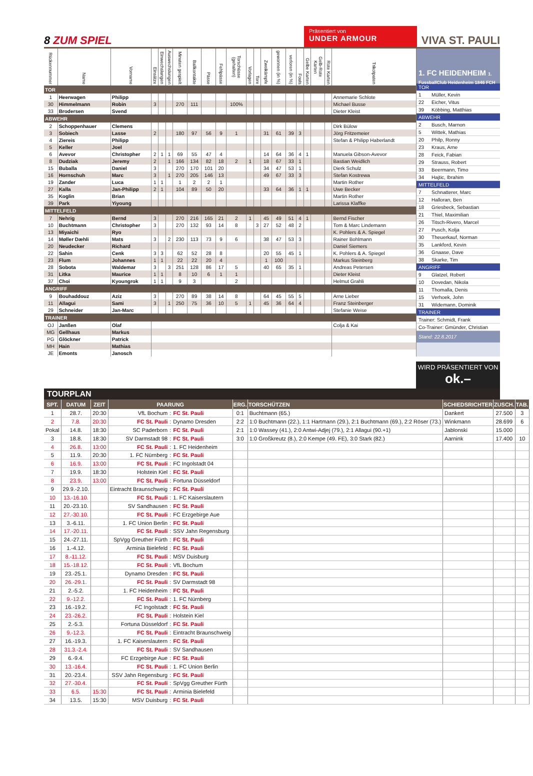8 ZUM SPIEL
Präsentiert von
UNDER ARMOUR
VIVA ST. PAULI
| Rückennummer | Name | Vorname | Einsätze | Einwechslungen | Auswechslungen | Minuten gespielt | Ballkontakte | Pässe | Fehlpässe | Torschüsse (gehalten) | Vorlagen | Tore | Zweikämpfe | gewonnen (in %) | verloren (in %) | Fouls | Gelbe Karten | Gelb-Rote Karten | Rote Karten | Trikotpaten |
| --- | --- | --- | --- | --- | --- | --- | --- | --- | --- | --- | --- | --- | --- | --- | --- | --- | --- | --- | --- | --- |
| TOR | | | | | | | | | | | | | | | | | | | | |
| 1 | Heerwagen | Philipp | | | | | | | | | | | | | | | | | | Annemarie Schlote |
| 30 | Himmelmann | Robin | 3 | | | 270 | 111 | | | 100% | | | | | | | | | | Michael Busse |
| 33 | Brodersen | Svend | | | | | | | | | | | | | | | | | | Dieter Kleist |
| ABWEHR | | | | | | | | | | | | | | | | | | | | |
| 2 | Schoppenhauer | Clemens | | | | | | | | | | | | | | | | | | Dirk Bülow |
| 3 | Sobiech | Lasse | 2 | | | 180 | 97 | 56 | 9 | 1 | | | 31 | 61 | 39 | 3 | | | | Jörg Fritzemeier |
| 4 | Ziereis | Philipp | | | | | | | | | | | | | | | | | | Stefan & Philipp Haberlandt |
| 5 | Keller | Joel | | | | | | | | | | | | | | | | | | |
| 6 | Avevor | Christopher | 2 | 1 | 1 | 69 | 55 | 47 | 4 | | | | 14 | 64 | 36 | 4 | 1 | | | Manuela Gibson-Avevor |
| 8 | Dudziak | Jeremy | 2 | | 1 | 166 | 134 | 82 | 18 | 2 | 1 | | 18 | 67 | 33 | 1 | | | | Bastian Weidlich |
| 15 | Buballa | Daniel | 3 | | | 270 | 170 | 101 | 20 | | | | 34 | 47 | 53 | 1 | | | | Dierk Schulz |
| 16 | Hornschuh | Marc | 3 | | 1 | 270 | 205 | 146 | 13 | | | | 49 | 67 | 33 | 3 | | | | Stefan Kostrewa |
| 19 | Zander | Luca | 1 | 1 | | 1 | 2 | 2 | 1 | | | | | | | | | | | Martin Rother |
| 27 | Kalla | Jan-Philipp | 2 | 1 | | 104 | 89 | 50 | 20 | | | | 33 | 64 | 36 | 1 | 1 | | | Uwe Becker |
| 35 | Koglin | Brian | | | | | | | | | | | | | | | | | | Martin Rother |
| 39 | Park | Yiyoung | | | | | | | | | | | | | | | | | | Larissa Klaffke |
| MITTELFELD | | | | | | | | | | | | | | | | | | | | |
| 7 | Nehrig | Bernd | 3 | | | 270 | 216 | 165 | 21 | 2 | 1 | | 45 | 49 | 51 | 4 | 1 | | | Bernd Fischer |
| 10 | Buchtmann | Christopher | 3 | | | 270 | 132 | 93 | 14 | 8 | | 3 | 27 | 52 | 48 | 2 | | | | Tom & Marc Lindemann |
| 13 | Miyaichi | Ryo | | | | | | | | | | | | | | | | | | K. Pohlers & A. Spiegel |
| 14 | Møller Dæhli | Mats | 3 | | 2 | 230 | 113 | 73 | 9 | 6 | | | 38 | 47 | 53 | 3 | | | | Rainer Bohlmann |
| 20 | Neudecker | Richard | | | | | | | | | | | | | | | | | | Daniel Siemers |
| 22 | Sahin | Cenk | 3 | 3 | | 62 | 52 | 28 | 8 | | | | 20 | 55 | 45 | 1 | | | | K. Pohlers & A. Spiegel |
| 23 | Flum | Johannes | 1 | 1 | | 22 | 22 | 20 | 4 | | | | 1 | 100 | | | | | | Markus Steinberg |
| 28 | Sobota | Waldemar | 3 | | 3 | 251 | 128 | 86 | 17 | 5 | | | 40 | 65 | 35 | 1 | | | | Andreas Petersen |
| 31 | Litka | Maurice | 1 | 1 | | 8 | 10 | 6 | 1 | 1 | | | | | | | | | | Dieter Kleist |
| 37 | Choi | Kyoungrok | 1 | 1 | | 9 | 3 | | | 2 | | | | | | | | | | Helmut Grahli |
| ANGRIFF | | | | | | | | | | | | | | | | | | | | |
| 9 | Bouhaddouz | Aziz | 3 | | | 270 | 89 | 38 | 14 | 8 | | | 64 | 45 | 55 | 5 | | | | Arne Lieber |
| 11 | Allagui | Sami | 3 | | 1 | 250 | 75 | 36 | 10 | 5 | 1 | | 45 | 36 | 64 | 4 | | | | Franz Steinberger |
| 29 | Schneider | Jan-Marc | | | | | | | | | | | | | | | | | | Stefanie Weise |
| TRAINER | | | | | | | | | | | | | | | | | | | | |
| OJ | Janßen | Olaf | | | | | | | | | | | | | | | | | | Colja & Kai |
| MG | Gellhaus | Markus | | | | | | | | | | | | | | | | | | |
| PG | Glöckner | Patrick | | | | | | | | | | | | | | | | | | |
| MH | Hain | Mathias | | | | | | | | | | | | | | | | | | |
| JE | Emonts | Janosch | | | | | | | | | | | | | | | | | | |
1. FC HEIDENHEIM 1. FussballClub Heidenheim 1846 FCH
| TOR | |
| 1 | Müller, Kevin |
| 22 | Eicher, Vitus |
| 39 | Köbbing, Matthias |
| ABWEHR | |
| 2 | Busch, Marnon |
| 5 | Wittek, Mathias |
| 20 | Philp, Ronny |
| 23 | Kraus, Arne |
| 28 | Feick, Fabian |
| 29 | Strauss, Robert |
| 33 | Beermann, Timo |
| 34 | Hajtic, Ibrahim |
| MITTELFELD | |
| 7 | Schnatterer, Marc |
| 12 | Halloran, Ben |
| 18 | Griesbeck, Sebastian |
| 21 | Thiel, Maximilian |
| 26 | Titsch-Rivero, Marcel |
| 27 | Pusch, Kolja |
| 30 | Theuerkauf, Norman |
| 35 | Lankford, Kevin |
| 36 | Gnaase, Dave |
| 38 | Skarke, Tim |
| ANGRIFF | |
| 9 | Glatzel, Robert |
| 10 | Dovedan, Nikola |
| 11 | Thomalla, Denis |
| 15 | Verhoek, John |
| 31 | Widemann, Dominik |
| TRAINER | |
| Trainer: Schmidt, Frank | |
| Co-Trainer: Gmünder, Christian | |
Stand: 22.8.2017
WIRD PRÄSENTIERT VON
ok.–
TOURPLAN
| SPT. | DATUM | ZEIT | PAARUNG | | | ERG. | TORSCHÜTZEN | SCHIEDSRICHTER | ZUSCH. | TAB. |
| --- | --- | --- | --- | --- | --- | --- | --- | --- | --- | --- |
| 1 | 28.7. | 20:30 | VfL Bochum | : | FC St. Pauli | 0:1 | Buchtmann (65.) | Dankert | 27.500 | 3 |
| 2 | 7.8. | 20:30 | FC St. Pauli | : | Dynamo Dresden | 2:2 | 1:0 Buchtmann (22.), 1:1 Hartmann (29.), 2:1 Buchtmann (69.), 2:2 Röser (73.) | Winkmann | 28.699 | 6 |
| Pokal | 14.8. | 18:30 | SC Paderborn | : | FC St. Pauli | 2:1 | 1:0 Wassey (41.), 2:0 Antwi-Adjej (79.), 2:1 Allagui (90.+1) | Jablonski | 15.000 | |
| 3 | 18.8. | 18:30 | SV Darmstadt 98 | : | FC St. Pauli | 3:0 | 1:0 Großkreutz (8.), 2:0 Kempe (49. FE), 3:0 Stark (82.) | Aarnink | 17.400 | 10 |
| 4 | 26.8. | 13:00 | FC St. Pauli | : | 1. FC Heidenheim | | | | | |
| 5 | 11.9. | 20:30 | 1. FC Nürnberg | : | FC St. Pauli | | | | | |
| 6 | 16.9. | 13:00 | FC St. Pauli | : | FC Ingolstadt 04 | | | | | |
| 7 | 19.9. | 18:30 | Holstein Kiel | : | FC St. Pauli | | | | | |
| 8 | 23.9. | 13:00 | FC St. Pauli | : | Fortuna Düsseldorf | | | | | |
| 9 | 29.9.-2.10. | | Eintracht Braunschweig | : | FC St. Pauli | | | | | |
| 10 | 13.-16.10. | | FC St. Pauli | : | 1. FC Kaiserslautern | | | | | |
| 11 | 20.-23.10. | | SV Sandhausen | : | FC St. Pauli | | | | | |
| 12 | 27.-30.10. | | FC St. Pauli | : | FC Erzgebirge Aue | | | | | |
| 13 | 3.-6.11. | | 1. FC Union Berlin | : | FC St. Pauli | | | | | |
| 14 | 17.-20.11. | | FC St. Pauli | : | SSV Jahn Regensburg | | | | | |
| 15 | 24.-27.11. | | SpVgg Greuther Fürth | : | FC St. Pauli | | | | | |
| 16 | 1.-4.12. | | Arminia Bielefeld | : | FC St. Pauli | | | | | |
| 17 | 8.-11.12. | | FC St. Pauli | : | MSV Duisburg | | | | | |
| 18 | 15.-18.12. | | FC St. Pauli | : | VfL Bochum | | | | | |
| 19 | 23.-25.1. | | Dynamo Dresden | : | FC St. Pauli | | | | | |
| 20 | 26.-29.1. | | FC St. Pauli | : | SV Darmstadt 98 | | | | | |
| 21 | 2.-5.2. | | 1. FC Heidenheim | : | FC St. Pauli | | | | | |
| 22 | 9.-12.2. | | FC St. Pauli | : | 1. FC Nürnberg | | | | | |
| 23 | 16.-19.2. | | FC Ingolstadt | : | FC St. Pauli | | | | | |
| 24 | 23.-26.2. | | FC St. Pauli | : | Holstein Kiel | | | | | |
| 25 | 2.-5.3. | | Fortuna Düsseldorf | : | FC St. Pauli | | | | | |
| 26 | 9.-12.3. | | FC St. Pauli | : | Eintracht Braunschweig | | | | | |
| 27 | 16.-19.3. | | 1. FC Kaiserslautern | : | FC St. Pauli | | | | | |
| 28 | 31.3.-2.4. | | FC St. Pauli | : | SV Sandhausen | | | | | |
| 29 | 6.-9.4. | | FC Erzgebirge Aue | : | FC St. Pauli | | | | | |
| 30 | 13.-16.4. | | FC St. Pauli | : | 1. FC Union Berlin | | | | | |
| 31 | 20.-23.4. | | SSV Jahn Regensburg | : | FC St. Pauli | | | | | |
| 32 | 27.-30.4. | | FC St. Pauli | : | SpVgg Greuther Fürth | | | | | |
| 33 | 6.5. | 15:30 | FC St. Pauli | : | Arminia Bielefeld | | | | | |
| 34 | 13.5. | 15:30 | MSV Duisburg | : | FC St. Pauli | | | | | |